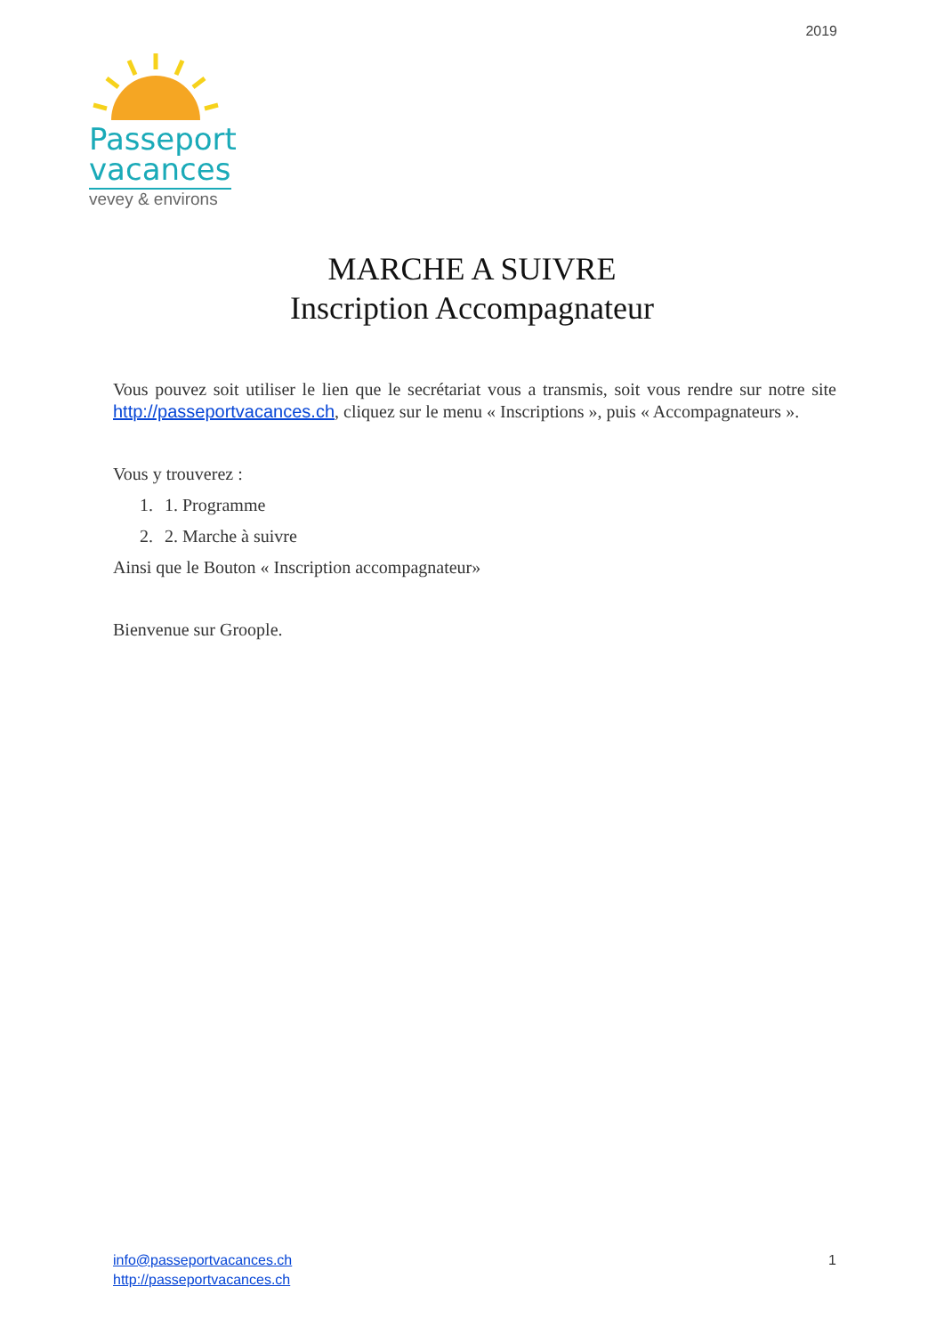2019
Passeport
vacances
vevey & environs
MARCHE A SUIVRE
Inscription Accompagnateur
Vous pouvez soit utiliser le lien que le secrétariat vous a transmis, soit vous rendre sur notre site http://passeportvacances.ch, cliquez sur le menu « Inscriptions », puis « Accompagnateurs ».
Vous y trouverez :
1. 1. Programme
2. 2. Marche à suivre
Ainsi que le Bouton « Inscription accompagnateur»
Bienvenue sur Groople.
info@passeportvacances.ch
http://passeportvacances.ch
1